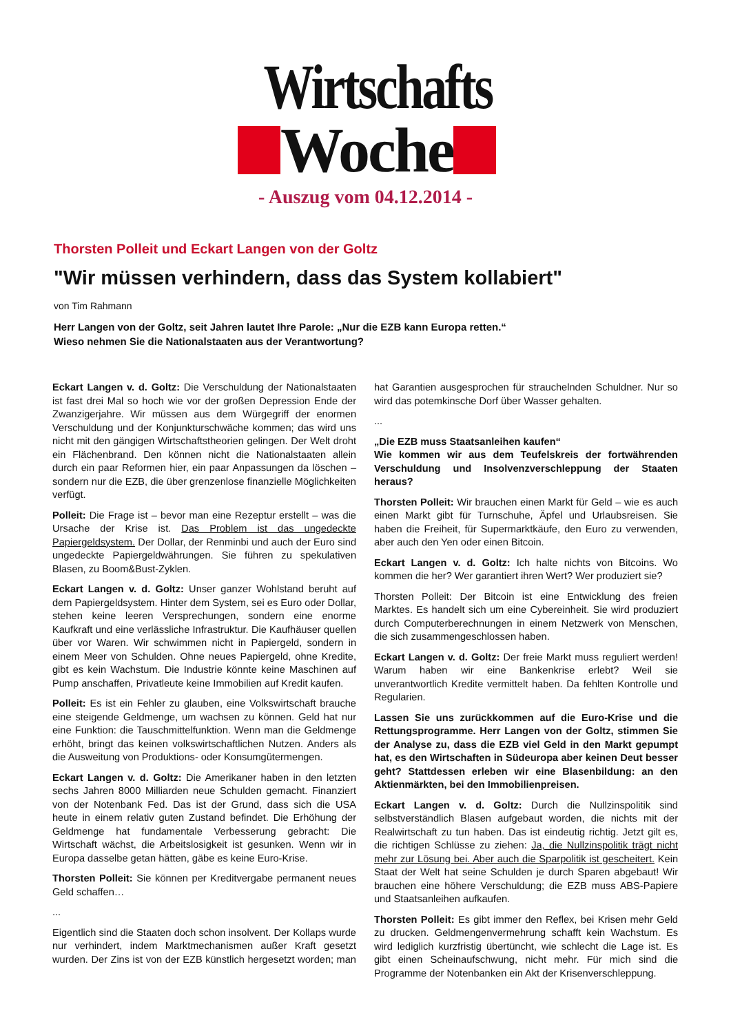Wirtschafts
Woche
- Auszug vom 04.12.2014 -
Thorsten Polleit und Eckart Langen von der Goltz
"Wir müssen verhindern, dass das System kollabiert"
von Tim Rahmann
Herr Langen von der Goltz, seit Jahren lautet Ihre Parole: „Nur die EZB kann Europa retten.“
Wieso nehmen Sie die Nationalstaaten aus der Verantwortung?
Eckart Langen v. d. Goltz: Die Verschuldung der Nationalstaaten ist fast drei Mal so hoch wie vor der großen Depression Ende der Zwanzigerjahre. Wir müssen aus dem Würgegriff der enormen Verschuldung und der Konjunkturschwäche kommen; das wird uns nicht mit den gängigen Wirtschaftstheorien gelingen. Der Welt droht ein Flächenbrand. Den können nicht die Nationalstaaten allein durch ein paar Reformen hier, ein paar Anpassungen da löschen – sondern nur die EZB, die über grenzenlose finanzielle Möglichkeiten verfügt.
Polleit: Die Frage ist – bevor man eine Rezeptur erstellt – was die Ursache der Krise ist. Das Problem ist das ungedeckte Papiergeldsystem. Der Dollar, der Renminbi und auch der Euro sind ungedeckte Papiergeldwährungen. Sie führen zu spekulativen Blasen, zu Boom&Bust-Zyklen.
Eckart Langen v. d. Goltz: Unser ganzer Wohlstand beruht auf dem Papiergeldsystem. Hinter dem System, sei es Euro oder Dollar, stehen keine leeren Versprechungen, sondern eine enorme Kaufkraft und eine verlässliche Infrastruktur. Die Kaufhäuser quellen über vor Waren. Wir schwimmen nicht in Papiergeld, sondern in einem Meer von Schulden. Ohne neues Papiergeld, ohne Kredite, gibt es kein Wachstum. Die Industrie könnte keine Maschinen auf Pump anschaffen, Privatleute keine Immobilien auf Kredit kaufen.
Polleit: Es ist ein Fehler zu glauben, eine Volkswirtschaft brauche eine steigende Geldmenge, um wachsen zu können. Geld hat nur eine Funktion: die Tauschmittelfunktion. Wenn man die Geldmenge erhöht, bringt das keinen volkswirtschaftlichen Nutzen. Anders als die Ausweitung von Produktions- oder Konsumgütermengen.
Eckart Langen v. d. Goltz: Die Amerikaner haben in den letzten sechs Jahren 8000 Milliarden neue Schulden gemacht. Finanziert von der Notenbank Fed. Das ist der Grund, dass sich die USA heute in einem relativ guten Zustand befindet. Die Erhöhung der Geldmenge hat fundamentale Verbesserung gebracht: Die Wirtschaft wächst, die Arbeitslosigkeit ist gesunken. Wenn wir in Europa dasselbe getan hätten, gäbe es keine Euro-Krise.
Thorsten Polleit: Sie können per Kreditvergabe permanent neues Geld schaffen…
...
Eigentlich sind die Staaten doch schon insolvent. Der Kollaps wurde nur verhindert, indem Marktmechanismen außer Kraft gesetzt wurden. Der Zins ist von der EZB künstlich hergesetzt worden; man hat Garantien ausgesprochen für strauchelnden Schuldner. Nur so wird das potemkinsche Dorf über Wasser gehalten.
...
„Die EZB muss Staatsanleihen kaufen“
Wie kommen wir aus dem Teufelskreis der fortwährenden Verschuldung und Insolvenzverschleppung der Staaten heraus?
Thorsten Polleit: Wir brauchen einen Markt für Geld – wie es auch einen Markt gibt für Turnschuhe, Äpfel und Urlaubsreisen. Sie haben die Freiheit, für Supermarktkäufe, den Euro zu verwenden, aber auch den Yen oder einen Bitcoin.
Eckart Langen v. d. Goltz: Ich halte nichts von Bitcoins. Wo kommen die her? Wer garantiert ihren Wert? Wer produziert sie?
Thorsten Polleit: Der Bitcoin ist eine Entwicklung des freien Marktes. Es handelt sich um eine Cybereinheit. Sie wird produziert durch Computerberechnungen in einem Netzwerk von Menschen, die sich zusammengeschlossen haben.
Eckart Langen v. d. Goltz: Der freie Markt muss reguliert werden! Warum haben wir eine Bankenkrise erlebt? Weil sie unverantwortlich Kredite vermittelt haben. Da fehlten Kontrolle und Regularien.
Lassen Sie uns zurückkommen auf die Euro-Krise und die Rettungsprogramme. Herr Langen von der Goltz, stimmen Sie der Analyse zu, dass die EZB viel Geld in den Markt gepumpt hat, es den Wirtschaften in Südeuropa aber keinen Deut besser geht? Stattdessen erleben wir eine Blasenbildung: an den Aktienmärkten, bei den Immobilienpreisen.
Eckart Langen v. d. Goltz: Durch die Nullzinspolitik sind selbstverständlich Blasen aufgebaut worden, die nichts mit der Realwirtschaft zu tun haben. Das ist eindeutig richtig. Jetzt gilt es, die richtigen Schlüsse zu ziehen: Ja, die Nullzinspolitik trägt nicht mehr zur Lösung bei. Aber auch die Sparpolitik ist gescheitert. Kein Staat der Welt hat seine Schulden je durch Sparen abgebaut! Wir brauchen eine höhere Verschuldung; die EZB muss ABS-Papiere und Staatsanleihen aufkaufen.
Thorsten Polleit: Es gibt immer den Reflex, bei Krisen mehr Geld zu drucken. Geldmengenvermehrung schafft kein Wachstum. Es wird lediglich kurzfristig übertüncht, wie schlecht die Lage ist. Es gibt einen Scheinaufschwung, nicht mehr. Für mich sind die Programme der Notenbanken ein Akt der Krisenverschleppung.